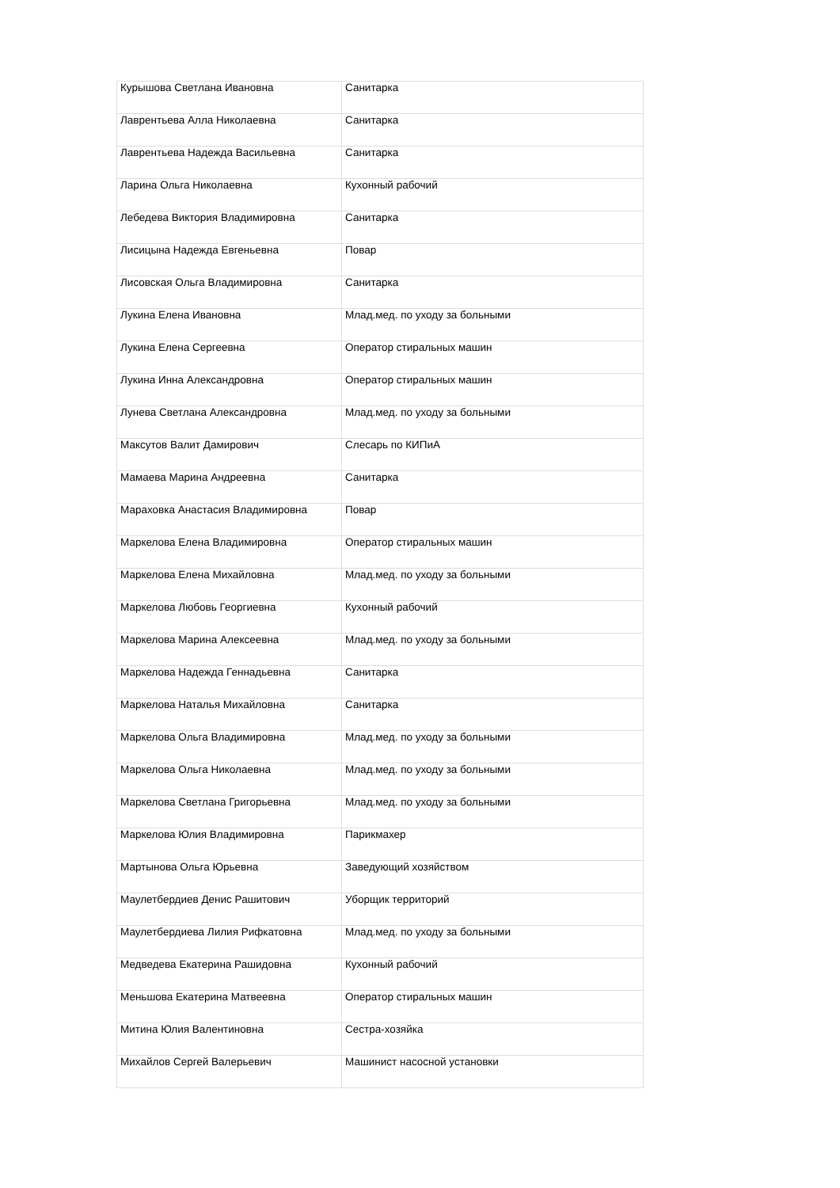| Курышова Светлана Ивановна | Санитарка |
| Лаврентьева Алла Николаевна | Санитарка |
| Лаврентьева Надежда Васильевна | Санитарка |
| Ларина Ольга Николаевна | Кухонный рабочий |
| Лебедева Виктория Владимировна | Санитарка |
| Лисицына Надежда Евгеньевна | Повар |
| Лисовская Ольга Владимировна | Санитарка |
| Лукина Елена Ивановна | Млад.мед. по уходу за больными |
| Лукина Елена Сергеевна | Оператор стиральных машин |
| Лукина Инна Александровна | Оператор стиральных машин |
| Лунева Светлана Александровна | Млад.мед. по уходу за больными |
| Максутов Валит Дамирович | Слесарь по КИПиА |
| Мамаева Марина Андреевна | Санитарка |
| Мараховка Анастасия Владимировна | Повар |
| Маркелова Елена Владимировна | Оператор стиральных машин |
| Маркелова Елена Михайловна | Млад.мед. по уходу за больными |
| Маркелова Любовь Георгиевна | Кухонный рабочий |
| Маркелова Марина Алексеевна | Млад.мед. по уходу за больными |
| Маркелова Надежда Геннадьевна | Санитарка |
| Маркелова Наталья Михайловна | Санитарка |
| Маркелова Ольга Владимировна | Млад.мед. по уходу за больными |
| Маркелова Ольга Николаевна | Млад.мед. по уходу за больными |
| Маркелова Светлана Григорьевна | Млад.мед. по уходу за больными |
| Маркелова Юлия Владимировна | Парикмахер |
| Мартынова Ольга Юрьевна | Заведующий хозяйством |
| Маулетбердиев Денис Рашитович | Уборщик территорий |
| Маулетбердиева Лилия Рифкатовна | Млад.мед. по уходу за больными |
| Медведева Екатерина Рашидовна | Кухонный рабочий |
| Меньшова Екатерина Матвеевна | Оператор стиральных машин |
| Митина Юлия Валентиновна | Сестра-хозяйка |
| Михайлов Сергей Валерьевич | Машинист насосной установки |